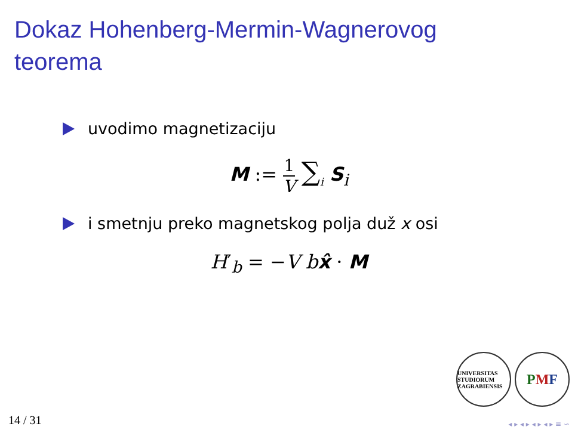Dokaz Hohenberg-Mermin-Wagnerovog
teorema
uvodimo magnetizaciju
M := 1 V ∑<sub>i</sub> S<sub>i</sub>
i smetnju preko magnetskog polja duž x osi
H′<sub>b</sub> = −V b x̂ · M
UNIVERSITAS STUDIORUM ZAGRABIENSIS
P M F
14 / 31 ◂ ▸ ◂ ▸ ◂ ▸ ◂ ▸ ≡ ∽